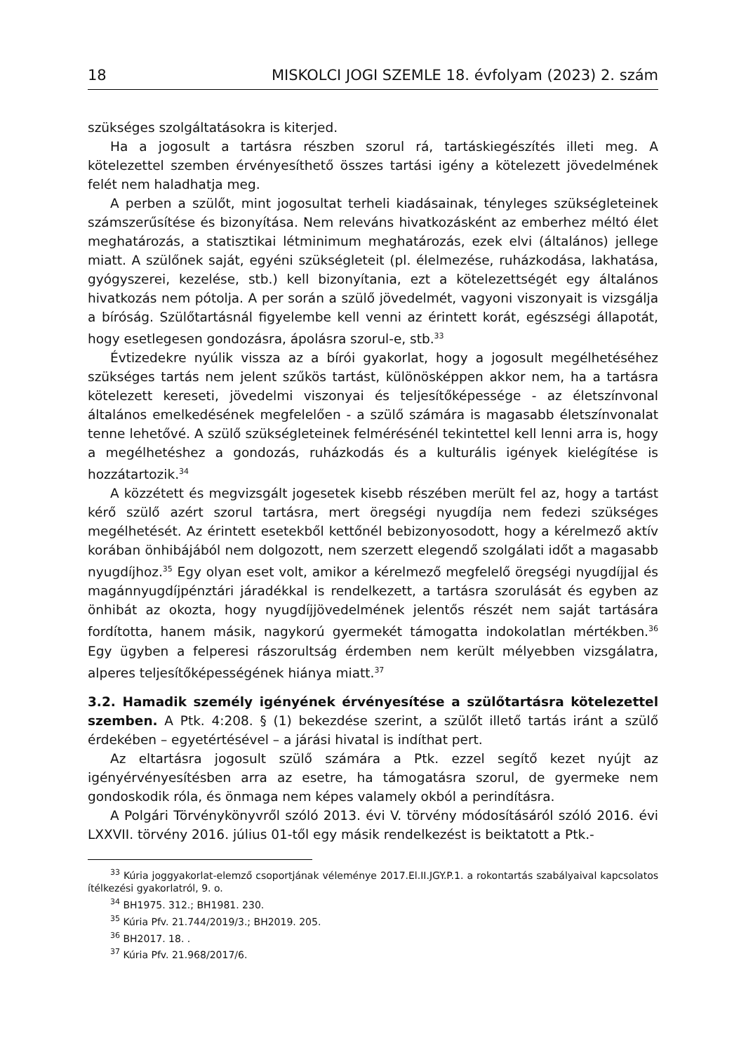18 MISKOLCI JOGI SZEMLE 18. évfolyam (2023) 2. szám
szükséges szolgáltatásokra is kiterjed.
Ha a jogosult a tartásra részben szorul rá, tartáskiegészítés illeti meg. A kötelezettel szemben érvényesíthető összes tartási igény a kötelezett jövedelmének felét nem haladhatja meg.
A perben a szülőt, mint jogosultat terheli kiadásainak, tényleges szükségleteinek számszerűsítése és bizonyítása. Nem releváns hivatkozásként az emberhez méltó élet meghatározás, a statisztikai létminimum meghatározás, ezek elvi (általános) jellege miatt. A szülőnek saját, egyéni szükségleteit (pl. élelmezése, ruházkodása, lakhatása, gyógyszerei, kezelése, stb.) kell bizonyítania, ezt a kötelezettségét egy általános hivatkozás nem pótolja. A per során a szülő jövedelmét, vagyoni viszonyait is vizsgálja a bíróság. Szülőtartásnál figyelembe kell venni az érintett korát, egészségi állapotát, hogy esetlegesen gondozásra, ápolásra szorul-e, stb.<sup>33</sup>
Évtizedekre nyúlik vissza az a bírói gyakorlat, hogy a jogosult megélhetéséhez szükséges tartás nem jelent szűkös tartást, különösképpen akkor nem, ha a tartásra kötelezett kereseti, jövedelmi viszonyai és teljesítőképessége - az életszínvonal általános emelkedésének megfelelően - a szülő számára is magasabb életszínvonalat tenne lehetővé. A szülő szükségleteinek felmérésénél tekintettel kell lenni arra is, hogy a megélhetéshez a gondozás, ruházkodás és a kulturális igények kielégítése is hozzátartozik.<sup>34</sup>
A közzétett és megvizsgált jogesetek kisebb részében merült fel az, hogy a tartást kérő szülő azért szorul tartásra, mert öregségi nyugdíja nem fedezi szükséges megélhetését. Az érintett esetekből kettőnél bebizonyosodott, hogy a kérelmező aktív korában önhibájából nem dolgozott, nem szerzett elegendő szolgálati időt a magasabb nyugdíjhoz.<sup>35</sup> Egy olyan eset volt, amikor a kérelmező megfelelő öregségi nyugdíjjal és magánnyugdíjpénztári járadékkal is rendelkezett, a tartásra szorulását és egyben az önhibát az okozta, hogy nyugdíjjövedelmének jelentős részét nem saját tartására fordította, hanem másik, nagykorú gyermekét támogatta indokolatlan mértékben.<sup>36</sup> Egy ügyben a felperesi rászorultság érdemben nem került mélyebben vizsgálatra, alperes teljesítőképességének hiánya miatt.<sup>37</sup>
3.2. Hamadik személy igényének érvényesítése a szülőtartásra kötelezettel szemben. A Ptk. 4:208. § (1) bekezdése szerint, a szülőt illető tartás iránt a szülő érdekében – egyetértésével – a járási hivatal is indíthat pert.
Az eltartásra jogosult szülő számára a Ptk. ezzel segítő kezet nyújt az igényérvényesítésben arra az esetre, ha támogatásra szorul, de gyermeke nem gondoskodik róla, és önmaga nem képes valamely okból a perindításra.
A Polgári Törvénykönyvről szóló 2013. évi V. törvény módosításáról szóló 2016. évi LXXVII. törvény 2016. július 01-től egy másik rendelkezést is beiktatott a Ptk.-
<sup>33</sup> Kúria joggyakorlat-elemző csoportjának véleménye 2017.El.II.JGY.P.1. a rokontartás szabályaival kapcsolatos ítélkezési gyakorlatról, 9. o.
<sup>34</sup> BH1975. 312.; BH1981. 230.
<sup>35</sup> Kúria Pfv. 21.744/2019/3.; BH2019. 205.
<sup>36</sup> BH2017. 18. .
<sup>37</sup> Kúria Pfv. 21.968/2017/6.